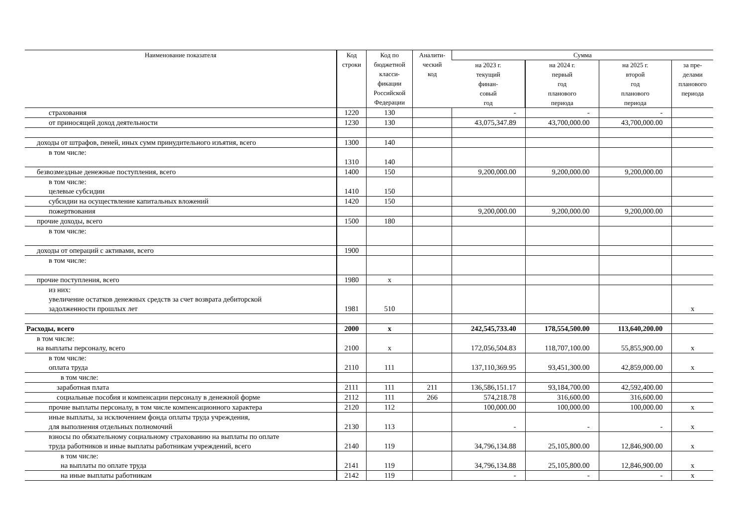| Наименование показателя | Код строки | Код по бюджетной класси- фикации Российской Федерации | Аналити- ческий код | Сумма | | | |
| --- | --- | --- | --- | --- | --- | --- | --- |
| | | | | на 2023 г. текущий финан- совый год | на 2024 г. первый год планового периода | на 2025 г. второй год планового периода | за пре- делами планового периода |
| страхования | 1220 | 130 | | - | - | - | |
| от приносящей доход деятельности | 1230 | 130 | | 43,075,347.89 | 43,700,000.00 | 43,700,000.00 | |
| доходы от штрафов, пеней, иных сумм принудительного изъятия, всего | 1300 | 140 | | | | | |
| в том числе: | 1310 | 140 | | | | | |
| безвозмездные денежные поступления, всего | 1400 | 150 | | 9,200,000.00 | 9,200,000.00 | 9,200,000.00 | |
| в том числе: целевые субсидии | 1410 | 150 | | | | | |
| субсидии на осуществление капитальных вложений | 1420 | 150 | | | | | |
| пожертвования | | | | 9,200,000.00 | 9,200,000.00 | 9,200,000.00 | |
| прочие доходы, всего | 1500 | 180 | | | | | |
| в том числе: | | | | | | | |
| доходы от операций с активами, всего | 1900 | | | | | | |
| в том числе: | | | | | | | |
| прочие поступления, всего | 1980 | x | | | | | |
| из них: увеличение остатков денежных средств за счет возврата дебиторской задолженности прошлых лет | 1981 | 510 | | | | | x |
| Расходы, всего | 2000 | x | | 242,545,733.40 | 178,554,500.00 | 113,640,200.00 | |
| в том числе: на выплаты персоналу, всего | 2100 | x | | 172,056,504.83 | 118,707,100.00 | 55,855,900.00 | x |
| в том числе: оплата труда | 2110 | 111 | | 137,110,369.95 | 93,451,300.00 | 42,859,000.00 | x |
| в том числе: | | | | | | | |
| заработная плата | 2111 | 111 | 211 | 136,586,151.17 | 93,184,700.00 | 42,592,400.00 | |
| социальные пособия и компенсации персоналу в денежной форме | 2112 | 111 | 266 | 574,218.78 | 316,600.00 | 316,600.00 | |
| прочие выплаты персоналу, в том числе компенсационного характера | 2120 | 112 | | 100,000.00 | 100,000.00 | 100,000.00 | x |
| иные выплаты, за исключением фонда оплаты труда учреждения, для выполнения отдельных полномочий | 2130 | 113 | | - | - | - | x |
| взносы по обязательному социальному страхованию на выплаты по оплате труда работников и иные выплаты работникам учреждений, всего | 2140 | 119 | | 34,796,134.88 | 25,105,800.00 | 12,846,900.00 | x |
| в том числе: на выплаты по оплате труда | 2141 | 119 | | 34,796,134.88 | 25,105,800.00 | 12,846,900.00 | x |
| на иные выплаты работникам | 2142 | 119 | | - | - | - | x |